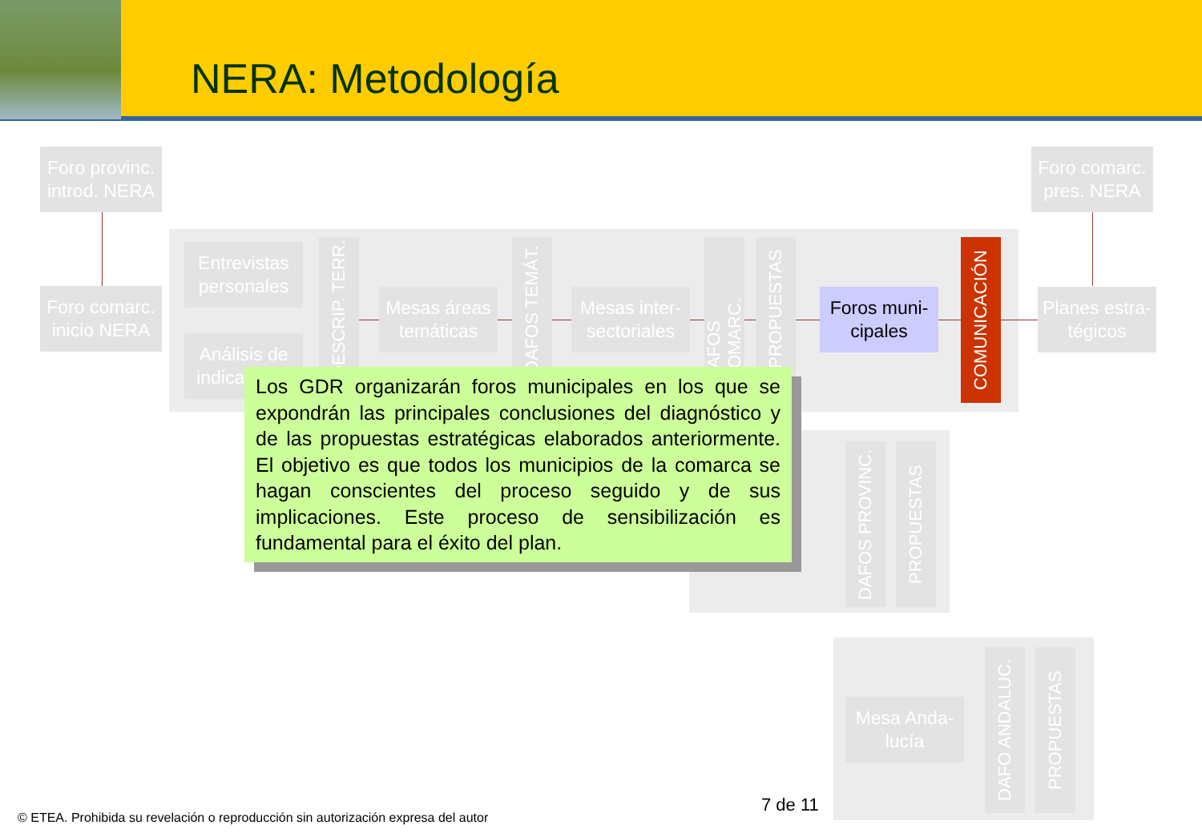NERA: Metodología
Foro provinc. introd. NERA
Foro comarc. pres. NERA
Foro comarc. inicio NERA
Entrevistas personales
Análisis de indicadores
DESCRIP. TERR.
Mesas áreas temáticas
DAFOS TEMÁT.
Mesas inter-sectoriales
DAFOS COMARC.
PROPUESTAS
Foros muni-cipales
COMUNICACIÓN
Planes estra-tégicos
DAFOS PROVINC.
PROPUESTAS
Mesa Anda-lucía
DAFO ANDALUC.
PROPUESTAS
Los GDR organizarán foros municipales en los que se expondrán las principales conclusiones del diagnóstico y de las propuestas estratégicas elaborados anteriormente. El objetivo es que todos los municipios de la comarca se hagan conscientes del proceso seguido y de sus implicaciones. Este proceso de sensibilización es fundamental para el éxito del plan.
7 de 11
© ETEA. Prohibida su revelación o reproducción sin autorización expresa del autor